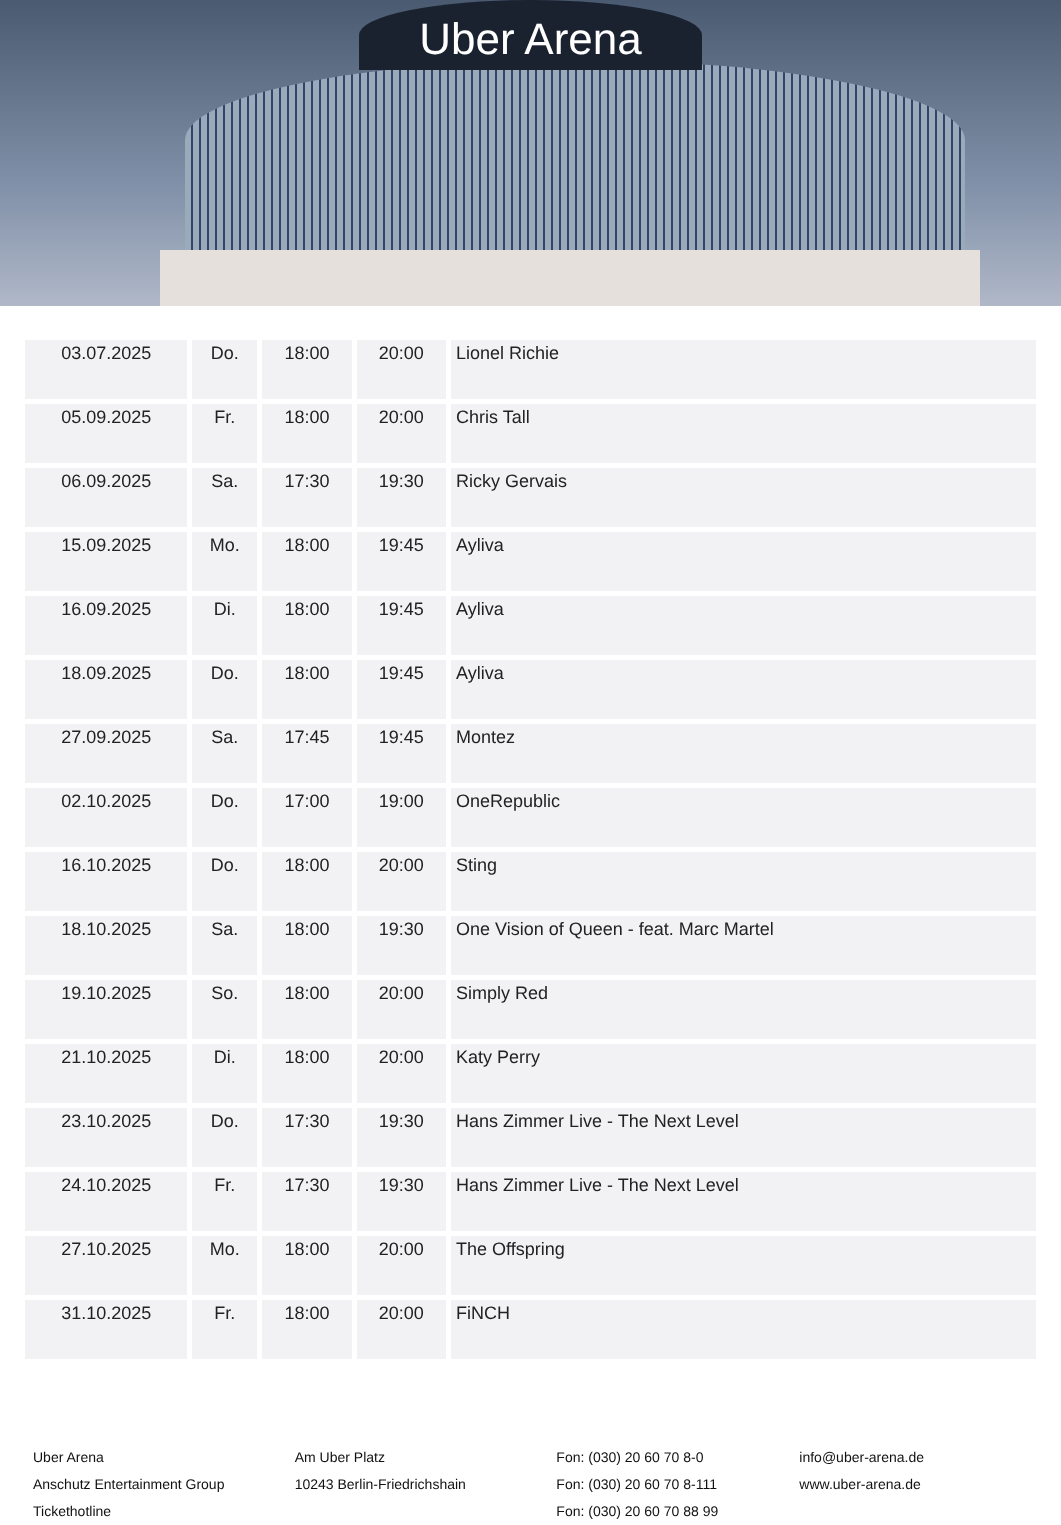Uber Arena
| 03.07.2025 | Do. | 18:00 | 20:00 | Lionel Richie |
| 05.09.2025 | Fr. | 18:00 | 20:00 | Chris Tall |
| 06.09.2025 | Sa. | 17:30 | 19:30 | Ricky Gervais |
| 15.09.2025 | Mo. | 18:00 | 19:45 | Ayliva |
| 16.09.2025 | Di. | 18:00 | 19:45 | Ayliva |
| 18.09.2025 | Do. | 18:00 | 19:45 | Ayliva |
| 27.09.2025 | Sa. | 17:45 | 19:45 | Montez |
| 02.10.2025 | Do. | 17:00 | 19:00 | OneRepublic |
| 16.10.2025 | Do. | 18:00 | 20:00 | Sting |
| 18.10.2025 | Sa. | 18:00 | 19:30 | One Vision of Queen - feat. Marc Martel |
| 19.10.2025 | So. | 18:00 | 20:00 | Simply Red |
| 21.10.2025 | Di. | 18:00 | 20:00 | Katy Perry |
| 23.10.2025 | Do. | 17:30 | 19:30 | Hans Zimmer Live - The Next Level |
| 24.10.2025 | Fr. | 17:30 | 19:30 | Hans Zimmer Live - The Next Level |
| 27.10.2025 | Mo. | 18:00 | 20:00 | The Offspring |
| 31.10.2025 | Fr. | 18:00 | 20:00 | FiNCH |
Uber Arena
Anschutz Entertainment Group
Tickethotline
Am Uber Platz
10243 Berlin-Friedrichshain
Fon: (030) 20 60 70 8-0
Fon: (030) 20 60 70 8-111
Fon: (030) 20 60 70 88 99
info@uber-arena.de
www.uber-arena.de